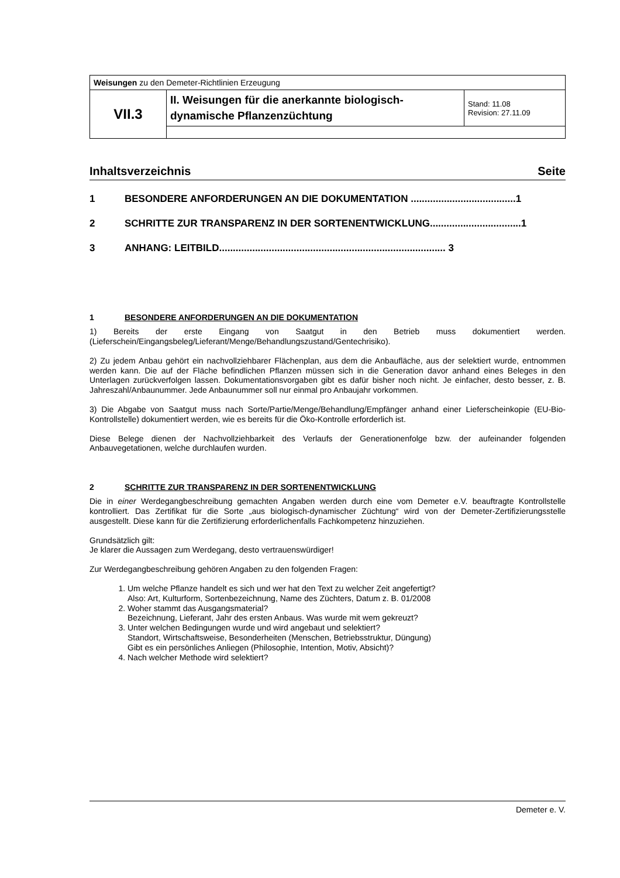| Weisungen zu den Demeter-Richtlinien Erzeugung | | |
| VII.3 | II. Weisungen für die anerkannte biologisch-dynamische Pflanzenzüchtung | Stand: 11.08 Revision: 27.11.09 |
Inhaltsverzeichnis Seite
1 BESONDERE ANFORDERUNGEN AN DIE DOKUMENTATION ......................................1
2 SCHRITTE ZUR TRANSPARENZ IN DER SORTENENTWICKLUNG.................................1
3 ANHANG: LEITBILD.................................................................................. 3
1 BESONDERE ANFORDERUNGEN AN DIE DOKUMENTATION
1) Bereits der erste Eingang von Saatgut in den Betrieb muss dokumentiert werden. (Lieferschein/Eingangsbeleg/Lieferant/Menge/Behandlungszustand/Gentechrisiko).
2) Zu jedem Anbau gehört ein nachvollziehbarer Flächenplan, aus dem die Anbaufläche, aus der selektiert wurde, entnommen werden kann. Die auf der Fläche befindlichen Pflanzen müssen sich in die Generation davor anhand eines Beleges in den Unterlagen zurückverfolgen lassen. Dokumentationsvorgaben gibt es dafür bisher noch nicht. Je einfacher, desto besser, z. B. Jahreszahl/Anbaunummer. Jede Anbaunummer soll nur einmal pro Anbaujahr vorkommen.
3) Die Abgabe von Saatgut muss nach Sorte/Partie/Menge/Behandlung/Empfänger anhand einer Lieferscheinkopie (EU-Bio-Kontrollstelle) dokumentiert werden, wie es bereits für die Öko-Kontrolle erforderlich ist.
Diese Belege dienen der Nachvollziehbarkeit des Verlaufs der Generationenfolge bzw. der aufeinander folgenden Anbauvegetationen, welche durchlaufen wurden.
2 SCHRITTE ZUR TRANSPARENZ IN DER SORTENENTWICKLUNG
Die in einer Werdegangbeschreibung gemachten Angaben werden durch eine vom Demeter e.V. beauftragte Kontrollstelle kontrolliert. Das Zertifikat für die Sorte „aus biologisch-dynamischer Züchtung“ wird von der Demeter-Zertifizierungsstelle ausgestellt. Diese kann für die Zertifizierung erforderlichenfalls Fachkompetenz hinzuziehen.
Grundsätzlich gilt:
Je klarer die Aussagen zum Werdegang, desto vertrauenswürdiger!
Zur Werdegangbeschreibung gehören Angaben zu den folgenden Fragen:
1. Um welche Pflanze handelt es sich und wer hat den Text zu welcher Zeit angefertigt?
Also: Art, Kulturform, Sortenbezeichnung, Name des Züchters, Datum z. B. 01/2008
2. Woher stammt das Ausgangsmaterial?
Bezeichnung, Lieferant, Jahr des ersten Anbaus. Was wurde mit wem gekreuzt?
3. Unter welchen Bedingungen wurde und wird angebaut und selektiert?
Standort, Wirtschaftsweise, Besonderheiten (Menschen, Betriebsstruktur, Düngung)
Gibt es ein persönliches Anliegen (Philosophie, Intention, Motiv, Absicht)?
4. Nach welcher Methode wird selektiert?
Demeter e. V.